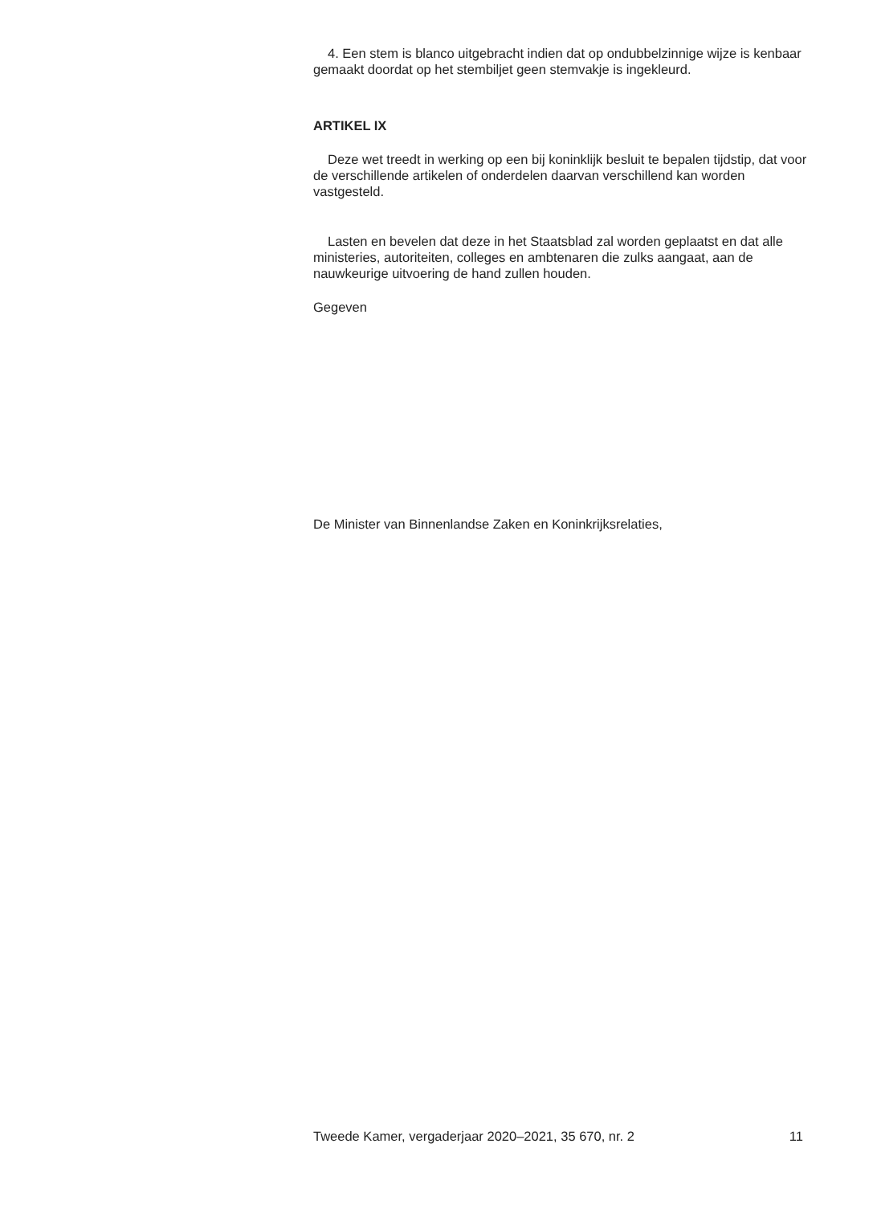4. Een stem is blanco uitgebracht indien dat op ondubbelzinnige wijze is kenbaar gemaakt doordat op het stembiljet geen stemvakje is ingekleurd.
ARTIKEL IX
Deze wet treedt in werking op een bij koninklijk besluit te bepalen tijdstip, dat voor de verschillende artikelen of onderdelen daarvan verschillend kan worden vastgesteld.
Lasten en bevelen dat deze in het Staatsblad zal worden geplaatst en dat alle ministeries, autoriteiten, colleges en ambtenaren die zulks aangaat, aan de nauwkeurige uitvoering de hand zullen houden.
Gegeven
De Minister van Binnenlandse Zaken en Koninkrijksrelaties,
Tweede Kamer, vergaderjaar 2020–2021, 35 670, nr. 2 11